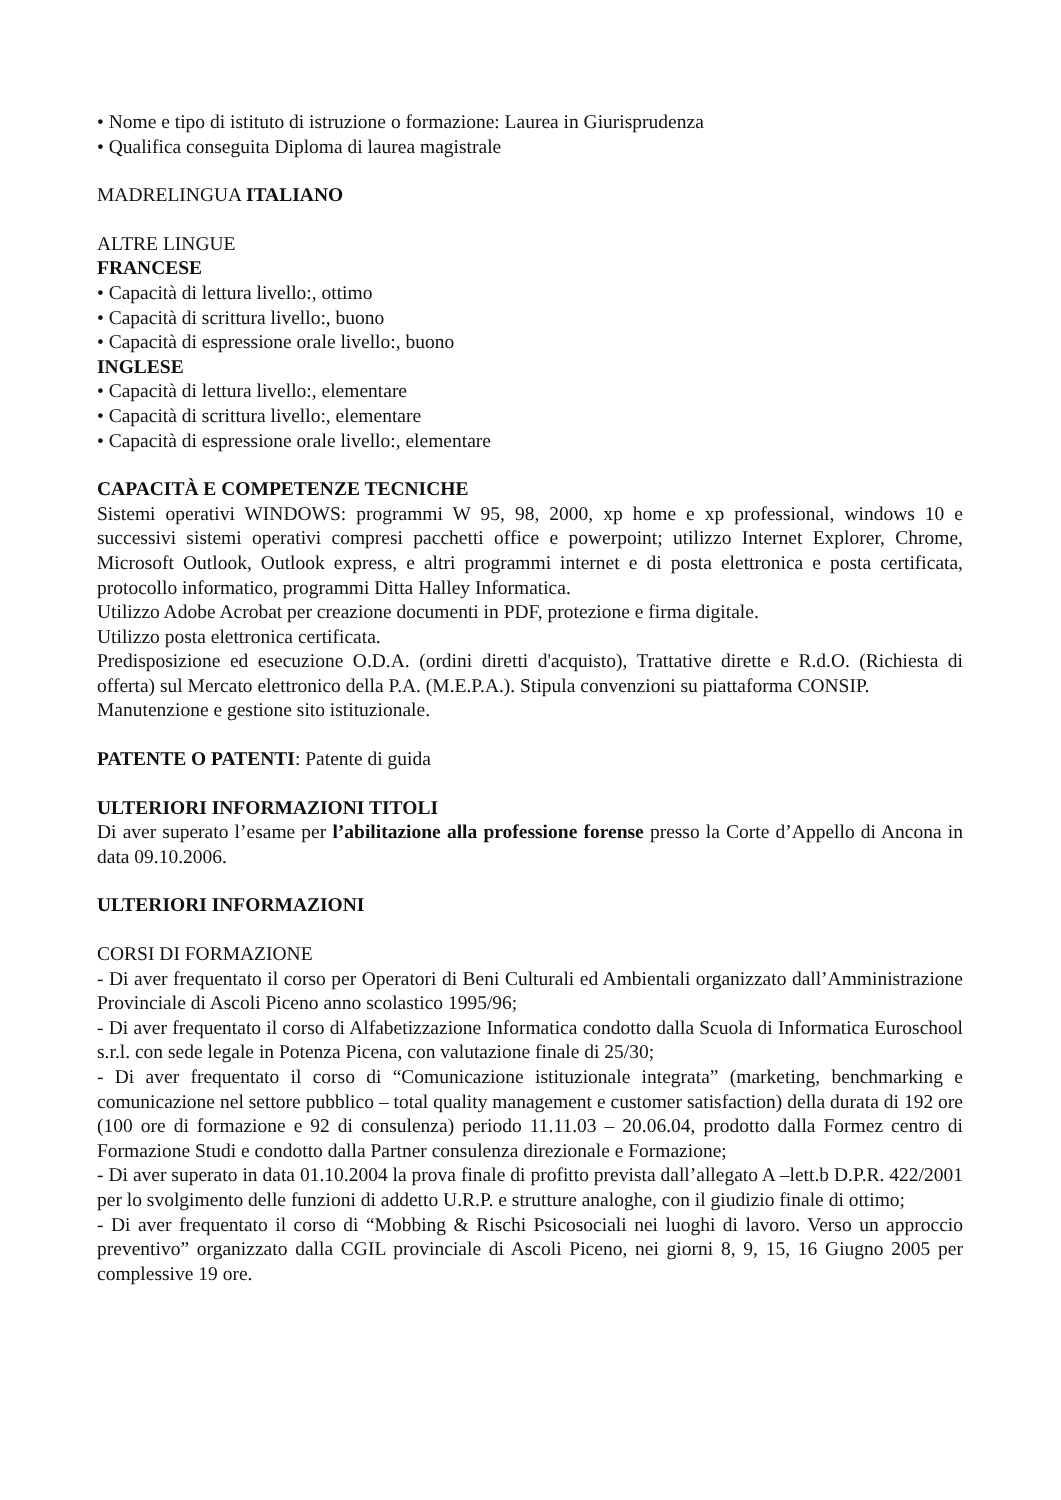• Nome e tipo di istituto di istruzione o formazione: Laurea in Giurisprudenza
• Qualifica conseguita Diploma di laurea magistrale
MADRELINGUA ITALIANO
ALTRE LINGUE
FRANCESE
• Capacità di lettura livello:, ottimo
• Capacità di scrittura livello:, buono
• Capacità di espressione orale livello:, buono
INGLESE
• Capacità di lettura livello:, elementare
• Capacità di scrittura livello:, elementare
• Capacità di espressione orale livello:, elementare
CAPACITÀ E COMPETENZE TECNICHE
Sistemi operativi WINDOWS: programmi W 95, 98, 2000, xp home e xp professional, windows 10 e successivi sistemi operativi compresi pacchetti office e powerpoint; utilizzo Internet Explorer, Chrome, Microsoft Outlook, Outlook express, e altri programmi internet e di posta elettronica e posta certificata, protocollo informatico, programmi Ditta Halley Informatica.
Utilizzo Adobe Acrobat per creazione documenti in PDF, protezione e firma digitale.
Utilizzo posta elettronica certificata.
Predisposizione ed esecuzione O.D.A. (ordini diretti d'acquisto), Trattative dirette e R.d.O. (Richiesta di offerta) sul Mercato elettronico della P.A. (M.E.P.A.). Stipula convenzioni su piattaforma CONSIP.
Manutenzione e gestione sito istituzionale.
PATENTE O PATENTI: Patente di guida
ULTERIORI INFORMAZIONI TITOLI
Di aver superato l’esame per l’abilitazione alla professione forense presso la Corte d’Appello di Ancona in data 09.10.2006.
ULTERIORI INFORMAZIONI
CORSI DI FORMAZIONE
- Di aver frequentato il corso per Operatori di Beni Culturali ed Ambientali organizzato dall’Amministrazione Provinciale di Ascoli Piceno anno scolastico 1995/96;
- Di aver frequentato il corso di Alfabetizzazione Informatica condotto dalla Scuola di Informatica Euroschool s.r.l. con sede legale in Potenza Picena, con valutazione finale di 25/30;
- Di aver frequentato il corso di “Comunicazione istituzionale integrata” (marketing, benchmarking e comunicazione nel settore pubblico – total quality management e customer satisfaction) della durata di 192 ore (100 ore di formazione e 92 di consulenza) periodo 11.11.03 – 20.06.04, prodotto dalla Formez centro di Formazione Studi e condotto dalla Partner consulenza direzionale e Formazione;
- Di aver superato in data 01.10.2004 la prova finale di profitto prevista dall’allegato A –lett.b D.P.R. 422/2001 per lo svolgimento delle funzioni di addetto U.R.P. e strutture analoghe, con il giudizio finale di ottimo;
- Di aver frequentato il corso di “Mobbing & Rischi Psicosociali nei luoghi di lavoro. Verso un approccio preventivo” organizzato dalla CGIL provinciale di Ascoli Piceno, nei giorni 8, 9, 15, 16 Giugno 2005 per complessive 19 ore.